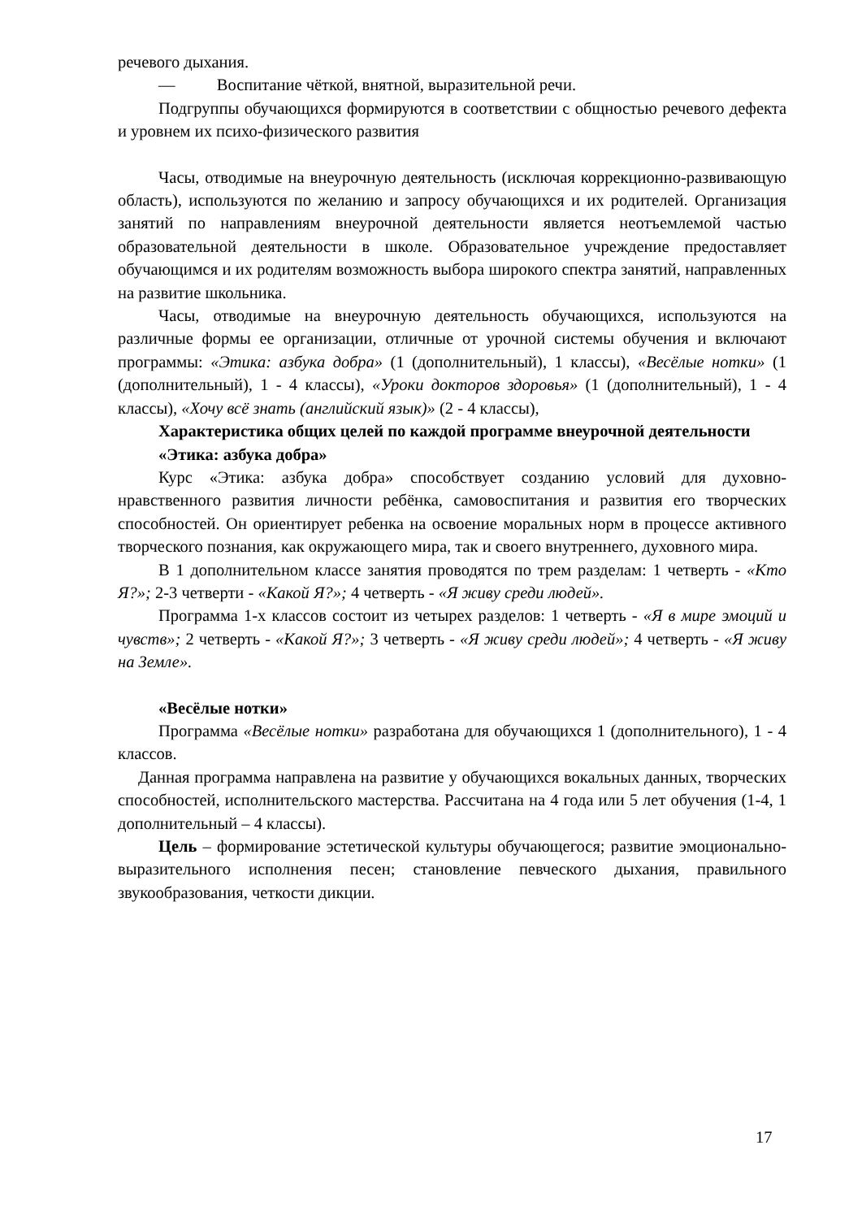речевого дыхания.
— Воспитание чёткой, внятной, выразительной речи.
Подгруппы обучающихся формируются в соответствии с общностью речевого дефекта и уровнем их психо-физического развития
Часы, отводимые на внеурочную деятельность (исключая коррекционно-развивающую область), используются по желанию и запросу обучающихся и их родителей. Организация занятий по направлениям внеурочной деятельности является неотъемлемой частью образовательной деятельности в школе. Образовательное учреждение предоставляет обучающимся и их родителям возможность выбора широкого спектра занятий, направленных на развитие школьника.
Часы, отводимые на внеурочную деятельность обучающихся, используются на различные формы ее организации, отличные от урочной системы обучения и включают программы: «Этика: азбука добра» (1 (дополнительный), 1 классы), «Весёлые нотки» (1 (дополнительный), 1 - 4 классы), «Уроки докторов здоровья» (1 (дополнительный), 1 - 4 классы), «Хочу всё знать (английский язык)» (2 - 4 классы),
Характеристика общих целей по каждой программе внеурочной деятельности
«Этика: азбука добра»
Курс «Этика: азбука добра» способствует созданию условий для духовно-нравственного развития личности ребёнка, самовоспитания и развития его творческих способностей. Он ориентирует ребенка на освоение моральных норм в процессе активного творческого познания, как окружающего мира, так и своего внутреннего, духовного мира.
В 1 дополнительном классе занятия проводятся по трем разделам: 1 четверть - «Кто Я?»; 2-3 четверти - «Какой Я?»; 4 четверть - «Я живу среди людей».
Программа 1-х классов состоит из четырех разделов: 1 четверть - «Я в мире эмоций и чувств»; 2 четверть - «Какой Я?»; 3 четверть - «Я живу среди людей»; 4 четверть - «Я живу на Земле».
«Весёлые нотки»
Программа «Весёлые нотки» разработана для обучающихся 1 (дополнительного), 1 - 4 классов.
Данная программа направлена на развитие у обучающихся вокальных данных, творческих способностей, исполнительского мастерства. Рассчитана на 4 года или 5 лет обучения (1-4, 1 дополнительный – 4 классы).
Цель – формирование эстетической культуры обучающегося; развитие эмоционально-выразительного исполнения песен; становление певческого дыхания, правильного звукообразования, четкости дикции.
17